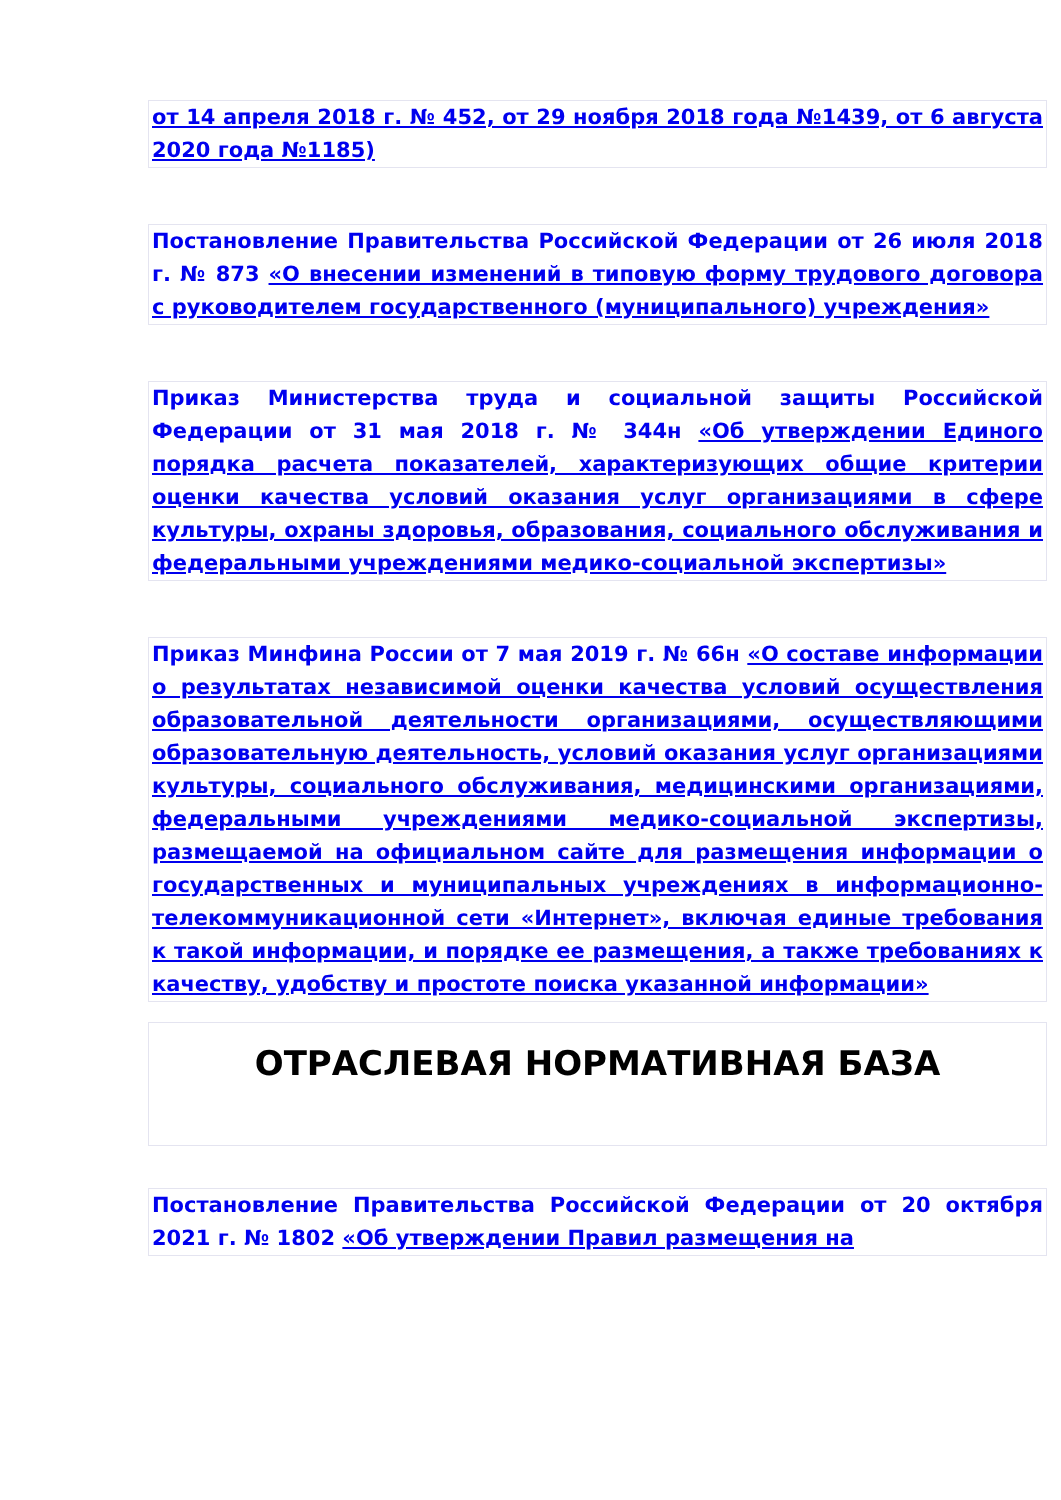от 14 апреля 2018 г. № 452, от 29 ноября 2018 года №1439, от 6 августа 2020 года №1185)
Постановление Правительства Российской Федерации от 26 июля 2018 г. № 873 «О внесении изменений в типовую форму трудового договора с руководителем государственного (муниципального) учреждения»
Приказ Министерства труда и социальной защиты Российской Федерации от 31 мая 2018 г. № 344н «Об утверждении Единого порядка расчета показателей, характеризующих общие критерии оценки качества условий оказания услуг организациями в сфере культуры, охраны здоровья, образования, социального обслуживания и федеральными учреждениями медико-социальной экспертизы»
Приказ Минфина России от 7 мая 2019 г. № 66н «О составе информации о результатах независимой оценки качества условий осуществления образовательной деятельности организациями, осуществляющими образовательную деятельность, условий оказания услуг организациями культуры, социального обслуживания, медицинскими организациями, федеральными учреждениями медико-социальной экспертизы, размещаемой на официальном сайте для размещения информации о государственных и муниципальных учреждениях в информационно-телекоммуникационной сети «Интернет», включая единые требования к такой информации, и порядке ее размещения, а также требованиях к качеству, удобству и простоте поиска указанной информации»
ОТРАСЛЕВАЯ НОРМАТИВНАЯ БАЗА
Постановление Правительства Российской Федерации от 20 октября 2021 г. № 1802 «Об утверждении Правил размещения на